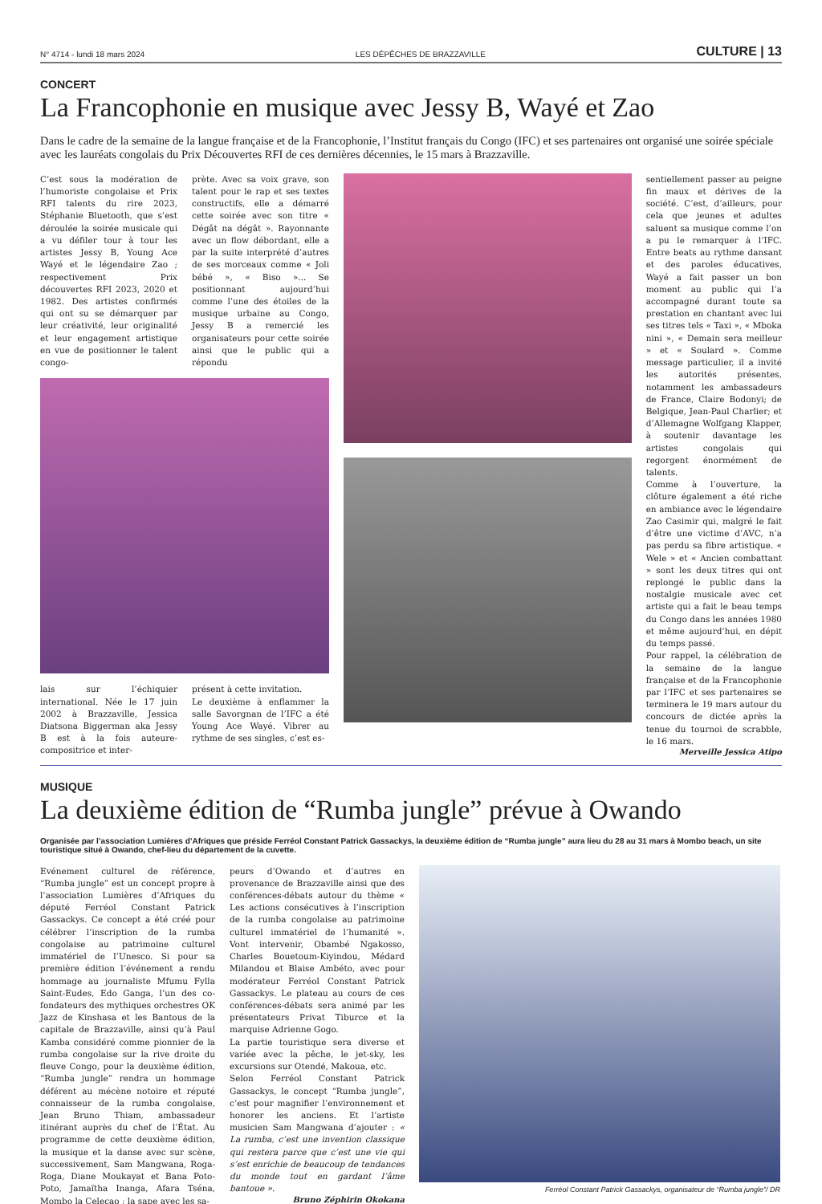N° 4714 - lundi 18 mars 2024 LES DÉPÊCHES DE BRAZZAVILLE CULTURE | 13
CONCERT
La Francophonie en musique avec Jessy B, Wayé et Zao
Dans le cadre de la semaine de la langue française et de la Francophonie, l’Institut français du Congo (IFC) et ses partenaires ont organisé une soirée spéciale avec les lauréats congolais du Prix Découvertes RFI de ces dernières décennies, le 15 mars à Brazzaville.
C’est sous la modération de l’humoriste congolaise et Prix RFI talents du rire 2023, Stéphanie Bluetooth, que s’est déroulée la soirée musicale qui a vu défiler tour à tour les artistes Jessy B, Young Ace Wayé et le légendaire Zao ; respectivement Prix découvertes RFI 2023, 2020 et 1982. Des artistes confirmés qui ont su se démarquer par leur créativité, leur originalité et leur engagement artistique en vue de positionner le talent congo-
prète. Avec sa voix grave, son talent pour le rap et ses textes constructifs, elle a démarré cette soirée avec son titre « Dégât na dégât ». Rayonnante avec un flow débordant, elle a par la suite interprété d’autres de ses morceaux comme « Joli bébé », « Biso »... Se positionnant aujourd’hui comme l’une des étoiles de la musique urbaine au Congo, Jessy B a remercié les organisateurs pour cette soirée ainsi que le public qui a répondu
lais sur l’échiquier international. Née le 17 juin 2002 à Brazzaville, Jessica Diatsona Biggerman aka Jessy B est à la fois auteure-compositrice et inter-
présent à cette invitation.
Le deuxième à enflammer la salle Savorgnan de l’IFC a été Young Ace Wayé. Vibrer au rythme de ses singles, c’est es-
sentiellement passer au peigne fin maux et dérives de la société. C’est, d’ailleurs, pour cela que jeunes et adultes saluent sa musique comme l’on a pu le remarquer à l’IFC. Entre beats au rythme dansant et des paroles éducatives, Wayé a fait passer un bon moment au public qui l’a accompagné durant toute sa prestation en chantant avec lui ses titres tels « Taxi », « Mboka nini », « Demain sera meilleur » et « Soulard ». Comme message particulier, il a invité les autorités présentes, notamment les ambassadeurs de France, Claire Bodonyi; de Belgique, Jean-Paul Charlier; et d’Allemagne Wolfgang Klapper, à soutenir davantage les artistes congolais qui regorgent énormément de talents.
Comme à l’ouverture, la clôture également a été riche en ambiance avec le légendaire Zao Casimir qui, malgré le fait d’être une victime d’AVC, n’a pas perdu sa fibre artistique. « Wele » et « Ancien combattant » sont les deux titres qui ont replongé le public dans la nostalgie musicale avec cet artiste qui a fait le beau temps du Congo dans les années 1980 et même aujourd’hui, en dépit du temps passé.
Pour rappel, la célébration de la semaine de la langue française et de la Francophonie par l’IFC et ses partenaires se terminera le 19 mars autour du concours de dictée après la tenue du tournoi de scrabble, le 16 mars.
Merveille Jessica Atipo
MUSIQUE
La deuxième édition de “Rumba jungle” prévue à Owando
Organisée par l’association Lumières d’Afriques que préside Ferréol Constant Patrick Gassackys, la deuxième édition de “Rumba jungle” aura lieu du 28 au 31 mars à Mombo beach, un site touristique situé à Owando, chef-lieu du département de la cuvette.
Evénement culturel de référence, “Rumba jungle” est un concept propre à l’association Lumières d’Afriques du député Ferréol Constant Patrick Gassackys. Ce concept a été créé pour célébrer l’inscription de la rumba congolaise au patrimoine culturel immatériel de l’Unesco. Si pour sa première édition l’événement a rendu hommage au journaliste Mfumu Fylla Saint-Eudes, Edo Ganga, l’un des co-fondateurs des mythiques orchestres OK Jazz de Kinshasa et les Bantous de la capitale de Brazzaville, ainsi qu’à Paul Kamba considéré comme pionnier de la rumba congolaise sur la rive droite du fleuve Congo, pour la deuxième édition, “Rumba jungle” rendra un hommage déférent au mécène notoire et réputé connaisseur de la rumba congolaise, Jean Bruno Thiam, ambassadeur itinérant auprès du chef de l’État. Au programme de cette deuxième édition, la musique et la danse avec sur scène, successivement, Sam Mangwana, Roga-Roga, Diane Moukayat et Bana Poto-Poto, Jamaïtha Inanga, Afara Tséna, Mombo la Celeçao ; la sape avec les sa-
peurs d’Owando et d’autres en provenance de Brazzaville ainsi que des conférences-débats autour du thème « Les actions consécutives à l’inscription de la rumba congolaise au patrimoine culturel immatériel de l’humanité ». Vont intervenir, Obambé Ngakosso, Charles Bouetoum-Kiyindou, Médard Milandou et Blaise Ambéto, avec pour modérateur Ferréol Constant Patrick Gassackys. Le plateau au cours de ces conférences-débats sera animé par les présentateurs Privat Tiburce et la marquise Adrienne Gogo.
La partie touristique sera diverse et variée avec la pêche, le jet-sky, les excursions sur Otendé, Makoua, etc.
Selon Ferréol Constant Patrick Gassackys, le concept “Rumba jungle”, c’est pour magnifier l’environnement et honorer les anciens. Et l’artiste musicien Sam Mangwana d’ajouter : « La rumba, c’est une invention classique qui restera parce que c’est une vie qui s’est enrichie de beaucoup de tendances du monde tout en gardant l’âme bantoue ».
Bruno Zéphirin Okokana
Ferréol Constant Patrick Gassackys, organisateur de “Rumba jungle”/ DR